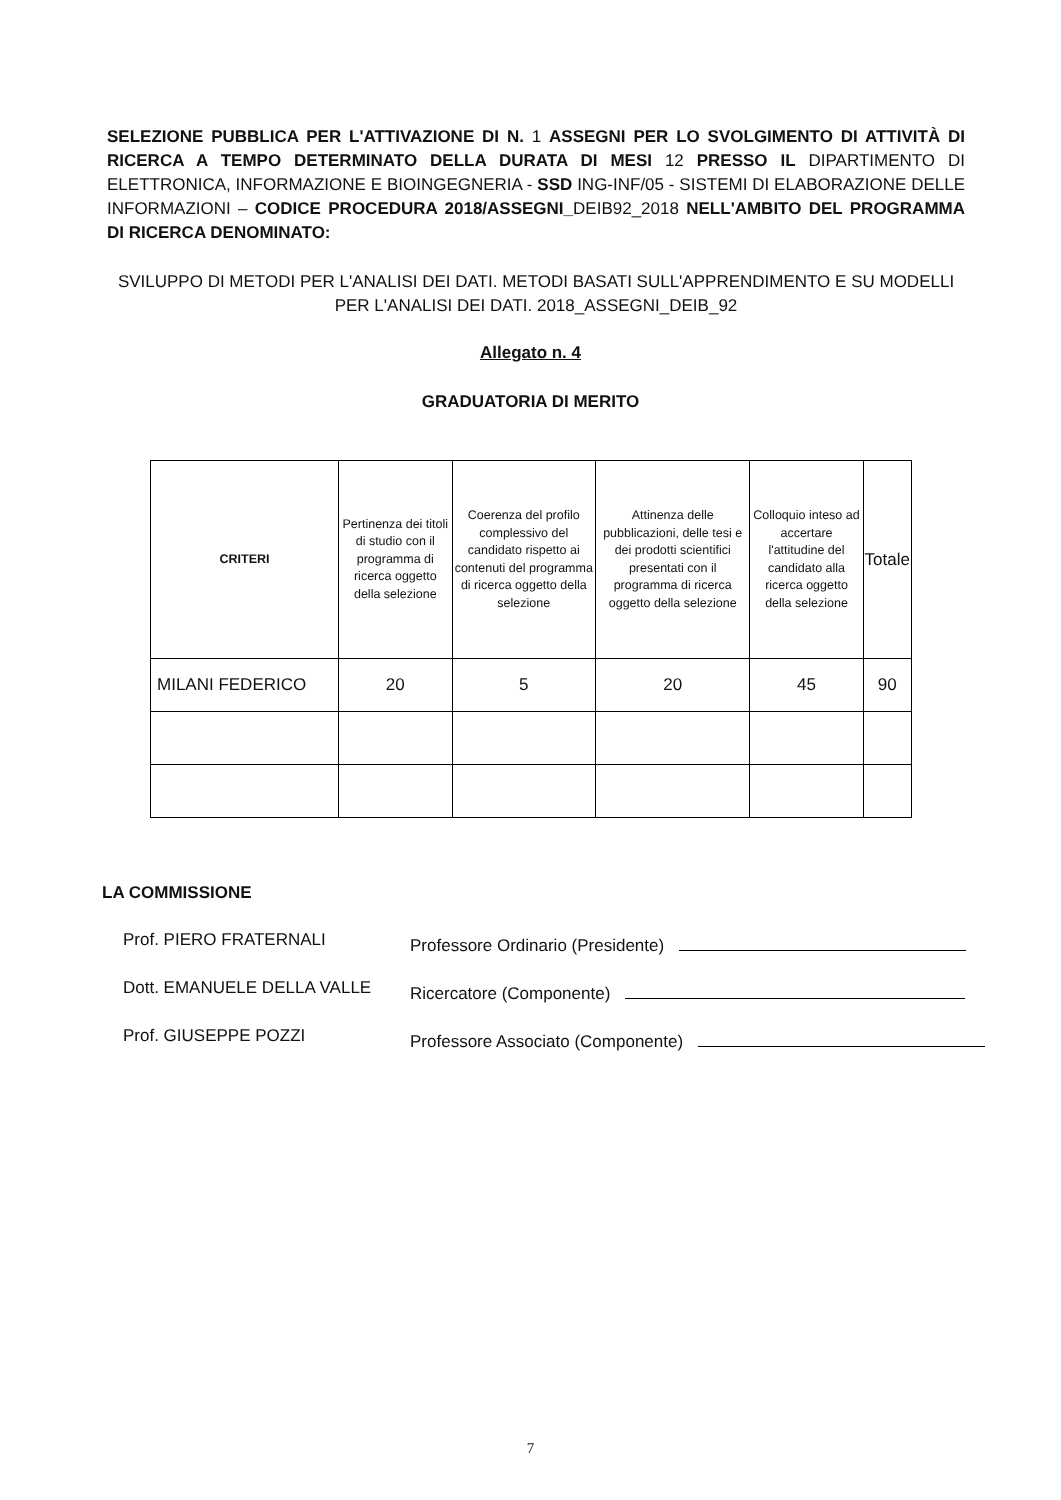SELEZIONE PUBBLICA PER L'ATTIVAZIONE DI N. 1 ASSEGNI PER LO SVOLGIMENTO DI ATTIVITÀ DI RICERCA A TEMPO DETERMINATO DELLA DURATA DI MESI 12 PRESSO IL DIPARTIMENTO DI ELETTRONICA, INFORMAZIONE E BIOINGEGNERIA - SSD ING-INF/05 - SISTEMI DI ELABORAZIONE DELLE INFORMAZIONI – CODICE PROCEDURA 2018/ASSEGNI_DEIB92_2018 NELL'AMBITO DEL PROGRAMMA DI RICERCA DENOMINATO:
SVILUPPO DI METODI PER L'ANALISI DEI DATI. METODI BASATI SULL'APPRENDIMENTO E SU MODELLI PER L'ANALISI DEI DATI. 2018_ASSEGNI_DEIB_92
Allegato n. 4
GRADUATORIA DI MERITO
| CRITERI | Pertinenza dei titoli di studio con il programma di ricerca oggetto della selezione | Coerenza del profilo complessivo del candidato rispetto ai contenuti del programma di ricerca oggetto della selezione | Attinenza delle pubblicazioni, delle tesi e dei prodotti scientifici presentati con il programma di ricerca oggetto della selezione | Colloquio inteso ad accertare l'attitudine del candidato alla ricerca oggetto della selezione | Totale |
| --- | --- | --- | --- | --- | --- |
| MILANI FEDERICO | 20 | 5 | 20 | 45 | 90 |
LA COMMISSIONE
Prof. PIERO FRATERNALI Professore Ordinario (Presidente)
Dott. EMANUELE DELLA VALLE Ricercatore (Componente)
Prof. GIUSEPPE POZZI Professore Associato (Componente)
7